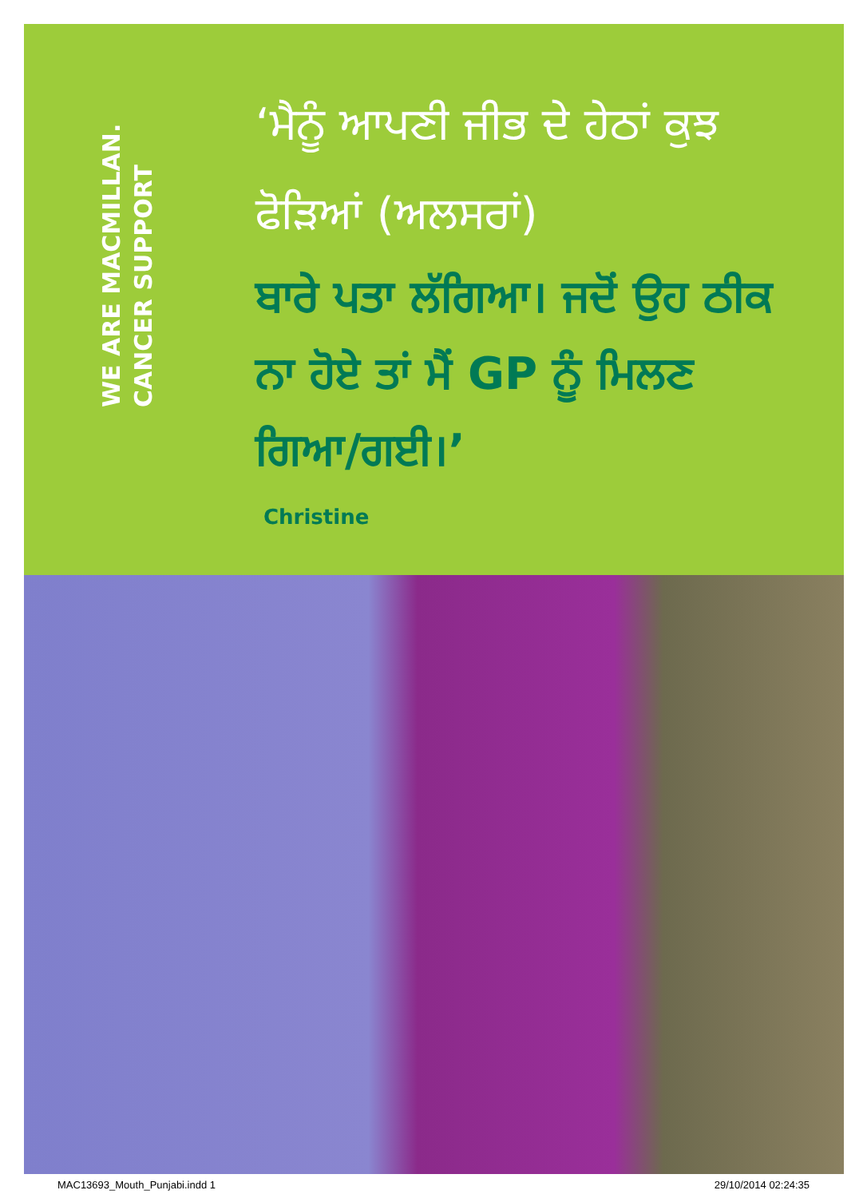WE ARE MACMILLAN. CANCER SUPPORT
‘ਮੈਨੂੰ ਆਪਣੀ ਜੀਭ ਦੇ ਹੇਠਾਂ ਕੁਝ ਫੋੜਿਆਂ (ਅਲਸਰਾਂ)
ਬਾਰੇ ਪਤਾ ਲੱਗਿਆ। ਜਦੋਂ ਉਹ ਠੀਕ ਨਾ ਹੋਏ ਤਾਂ ਮੈਂ GP ਨੂੰ ਮਿਲਣ ਗਿਆ/ਗਈ।’
Christine
MAC13693_Mouth_Punjabi.indd 1 29/10/2014 02:24:35